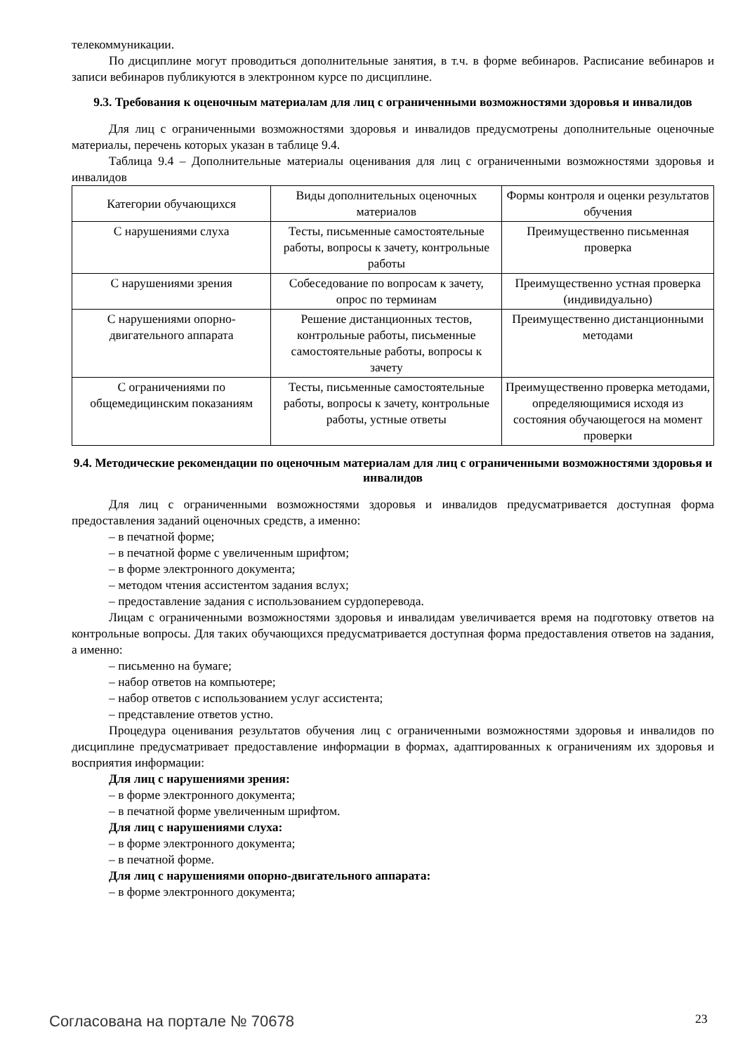телекоммуникации.
По дисциплине могут проводиться дополнительные занятия, в т.ч. в форме вебинаров. Расписание вебинаров и записи вебинаров публикуются в электронном курсе по дисциплине.
9.3. Требования к оценочным материалам для лиц с ограниченными возможностями здоровья и инвалидов
Для лиц с ограниченными возможностями здоровья и инвалидов предусмотрены дополнительные оценочные материалы, перечень которых указан в таблице 9.4.
Таблица 9.4 – Дополнительные материалы оценивания для лиц с ограниченными возможностями здоровья и инвалидов
| Категории обучающихся | Виды дополнительных оценочных материалов | Формы контроля и оценки результатов обучения |
| С нарушениями слуха | Тесты, письменные самостоятельные работы, вопросы к зачету, контрольные работы | Преимущественно письменная проверка |
| С нарушениями зрения | Собеседование по вопросам к зачету, опрос по терминам | Преимущественно устная проверка (индивидуально) |
| С нарушениями опорно-двигательного аппарата | Решение дистанционных тестов, контрольные работы, письменные самостоятельные работы, вопросы к зачету | Преимущественно дистанционными методами |
| С ограничениями по общемедицинским показаниям | Тесты, письменные самостоятельные работы, вопросы к зачету, контрольные работы, устные ответы | Преимущественно проверка методами, определяющимися исходя из состояния обучающегося на момент проверки |
9.4. Методические рекомендации по оценочным материалам для лиц с ограниченными возможностями здоровья и инвалидов
Для лиц с ограниченными возможностями здоровья и инвалидов предусматривается доступная форма предоставления заданий оценочных средств, а именно:
– в печатной форме;
– в печатной форме с увеличенным шрифтом;
– в форме электронного документа;
– методом чтения ассистентом задания вслух;
– предоставление задания с использованием сурдоперевода.
Лицам с ограниченными возможностями здоровья и инвалидам увеличивается время на подготовку ответов на контрольные вопросы. Для таких обучающихся предусматривается доступная форма предоставления ответов на задания, а именно:
– письменно на бумаге;
– набор ответов на компьютере;
– набор ответов с использованием услуг ассистента;
– представление ответов устно.
Процедура оценивания результатов обучения лиц с ограниченными возможностями здоровья и инвалидов по дисциплине предусматривает предоставление информации в формах, адаптированных к ограничениям их здоровья и восприятия информации:
Для лиц с нарушениями зрения:
– в форме электронного документа;
– в печатной форме увеличенным шрифтом.
Для лиц с нарушениями слуха:
– в форме электронного документа;
– в печатной форме.
Для лиц с нарушениями опорно-двигательного аппарата:
– в форме электронного документа;
Согласована на портале № 70678 23